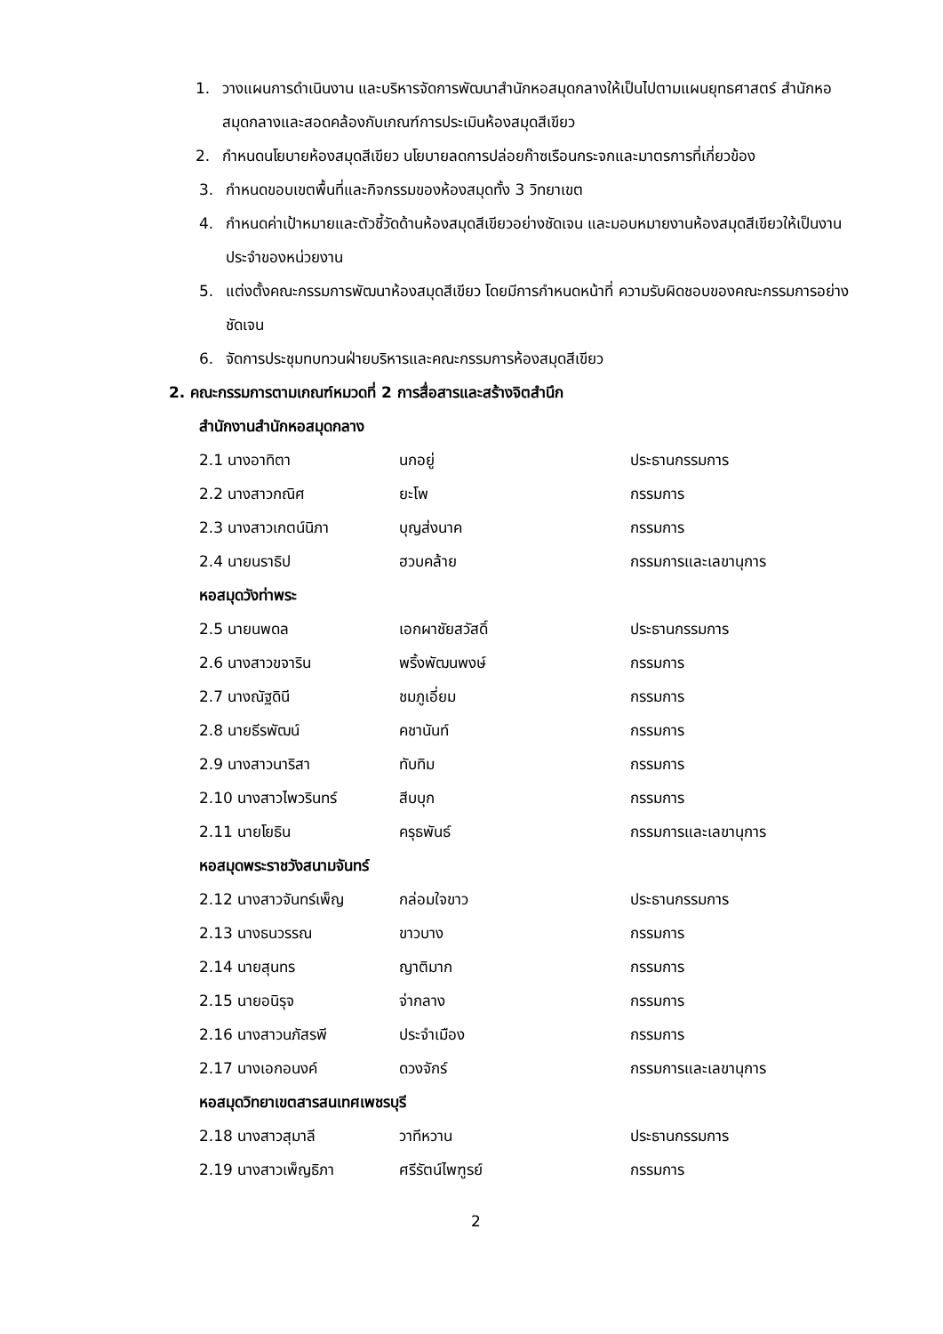1. วางแผนการดำเนินงาน และบริหารจัดการพัฒนาสำนักหอสมุดกลางให้เป็นไปตามแผนยุทธศาสตร์ สำนักหอสมุดกลางและสอดคล้องกับเกณฑ์การประเมินห้องสมุดสีเขียว
2. กำหนดนโยบายห้องสมุดสีเขียว นโยบายลดการปล่อยก๊าซเรือนกระจกและมาตรการที่เกี่ยวข้อง
3. กำหนดขอบเขตพื้นที่และกิจกรรมของห้องสมุดทั้ง 3 วิทยาเขต
4. กำหนดค่าเป้าหมายและตัวชี้วัดด้านห้องสมุดสีเขียวอย่างชัดเจน และมอบหมายงานห้องสมุดสีเขียวให้เป็นงานประจำของหน่วยงาน
5. แต่งตั้งคณะกรรมการพัฒนาห้องสมุดสีเขียว โดยมีการกำหนดหน้าที่ ความรับผิดชอบของคณะกรรมการอย่างชัดเจน
6. จัดการประชุมทบทวนฝ่ายบริหารและคณะกรรมการห้องสมุดสีเขียว
2. คณะกรรมการตามเกณฑ์หมวดที่ 2 การสื่อสารและสร้างจิตสำนึก
สำนักงานสำนักหอสมุดกลาง
| 2.1 นางอาทิตา | นกอยู่ | ประธานกรรมการ |
| 2.2 นางสาวกณิศ | ยะโพ | กรรมการ |
| 2.3 นางสาวเกตน์นิภา | บุญส่งนาค | กรรมการ |
| 2.4 นายนราธิป | ฮวบคล้าย | กรรมการและเลขานุการ |
หอสมุดวังท่าพระ
| 2.5 นายนพดล | เอกผาชัยสวัสดิ์ | ประธานกรรมการ |
| 2.6 นางสาวขจาริน | พริ้งพัฒนพงษ์ | กรรมการ |
| 2.7 นางณัฐดินี | ชมภูเอี่ยม | กรรมการ |
| 2.8 นายธีรพัฒน์ | คชานันท์ | กรรมการ |
| 2.9 นางสาวนาริสา | ทับทิม | กรรมการ |
| 2.10 นางสาวไพวรินทร์ | สีบบุก | กรรมการ |
| 2.11 นายโยธิน | ครุธพันธ์ | กรรมการและเลขานุการ |
หอสมุดพระราชวังสนามจันทร์
| 2.12 นางสาวจันทร์เพ็ญ | กล่อมใจขาว | ประธานกรรมการ |
| 2.13 นางธนวรรณ | ขาวบาง | กรรมการ |
| 2.14 นายสุนทร | ญาติมาก | กรรมการ |
| 2.15 นายอนิรุจ | จ่ากลาง | กรรมการ |
| 2.16 นางสาวนภัสรพี | ประจำเมือง | กรรมการ |
| 2.17 นางเอกอนงค์ | ดวงจักร์ | กรรมการและเลขานุการ |
หอสมุดวิทยาเขตสารสนเทศเพชรบุรี
| 2.18 นางสาวสุมาลี | วาทีหวาน | ประธานกรรมการ |
| 2.19 นางสาวเพ็ญธิภา | ศรีรัตน์ไพฑูรย์ | กรรมการ |
2